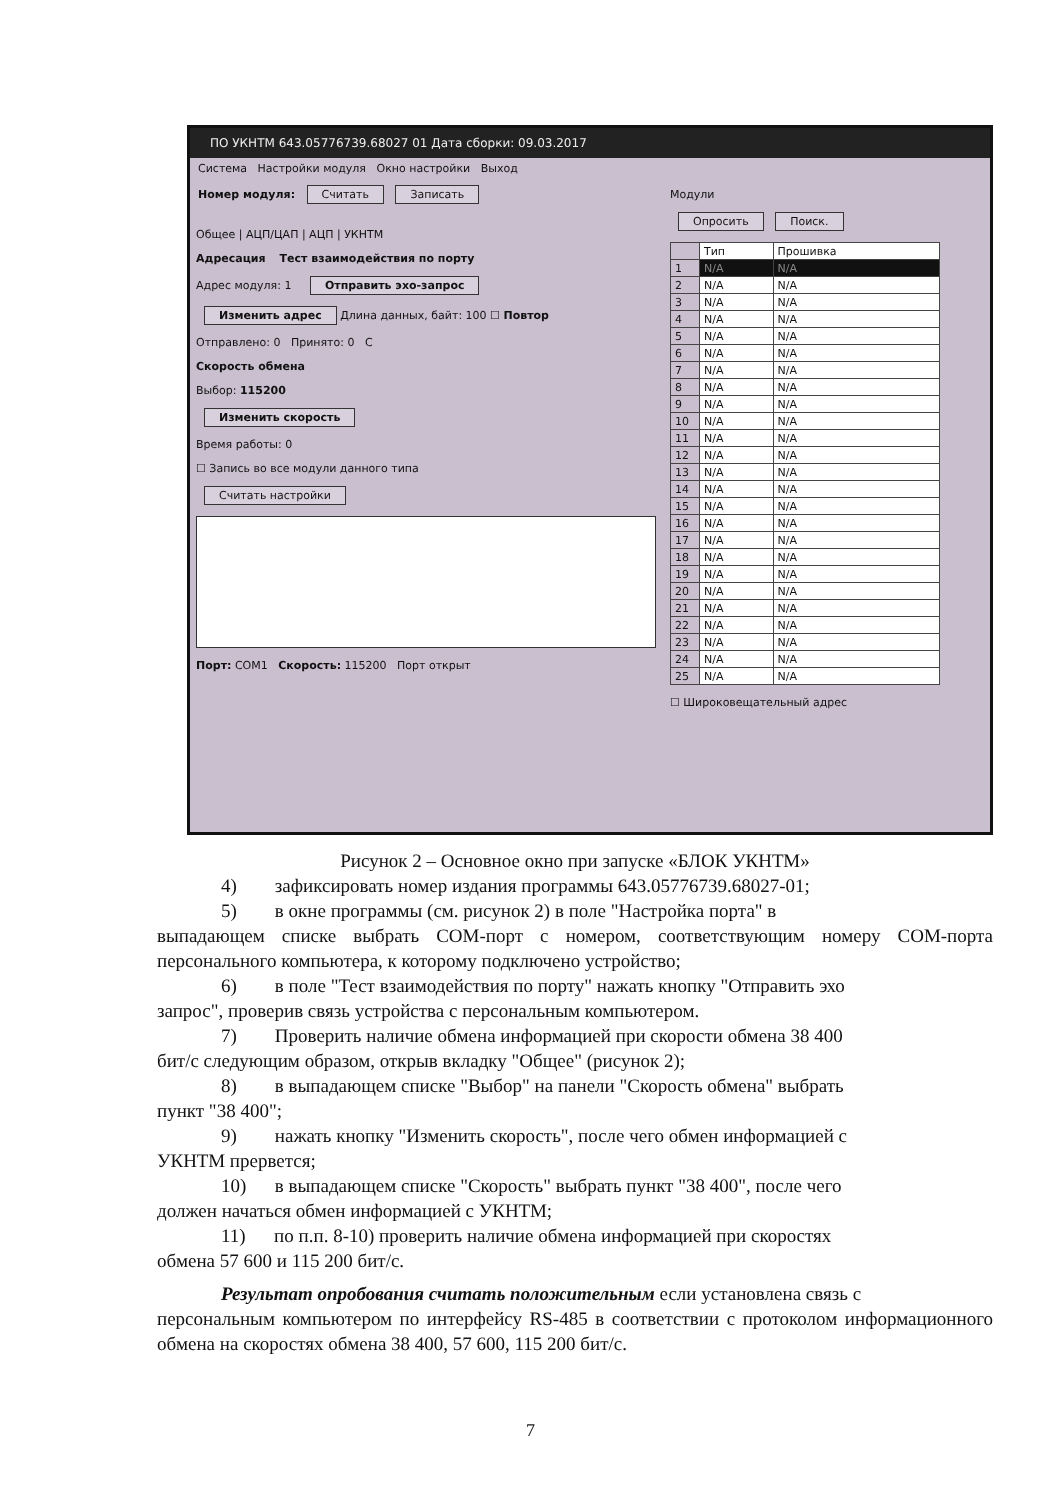ПО УКНТМ 643.05776739.68027 01 Дата сборки: 09.03.2017
Система Настройки модуля Окно настройки Выход
Номер модуля: Считать Записать
Общее | АЦП/ЦАП | АЦП | УКНТМ
Адресация Тест взаимодействия по порту
Адрес модуля: 1 Отправить эхо-запрос
Изменить адрес Длина данных, байт: 100 ☐ Повтор
Отправлено: 0 Принято: 0 C
Скорость обмена
Выбор: 115200
Изменить скорость
Время работы: 0
☐ Запись во все модули данного типа
Считать настройки
Порт: COM1 Скорость: 115200 Порт открыт
Модули
Опросить Поиск.
| | Тип | Прошивка |
| 1 | N/A | N/A |
| 2 | N/A | N/A |
| 3 | N/A | N/A |
| 4 | N/A | N/A |
| 5 | N/A | N/A |
| 6 | N/A | N/A |
| 7 | N/A | N/A |
| 8 | N/A | N/A |
| 9 | N/A | N/A |
| 10 | N/A | N/A |
| 11 | N/A | N/A |
| 12 | N/A | N/A |
| 13 | N/A | N/A |
| 14 | N/A | N/A |
| 15 | N/A | N/A |
| 16 | N/A | N/A |
| 17 | N/A | N/A |
| 18 | N/A | N/A |
| 19 | N/A | N/A |
| 20 | N/A | N/A |
| 21 | N/A | N/A |
| 22 | N/A | N/A |
| 23 | N/A | N/A |
| 24 | N/A | N/A |
| 25 | N/A | N/A |
☐ Широковещательный адрес
Рисунок 2 – Основное окно при запуске «БЛОК УКНТМ»
4) зафиксировать номер издания программы 643.05776739.68027-01;
5) в окне программы (см. рисунок 2) в поле "Настройка порта" в
выпадающем списке выбрать COM-порт с номером, соответствующим номеру COM-порта персонального компьютера, к которому подключено устройство;
6) в поле "Тест взаимодействия по порту" нажать кнопку "Отправить эхо
запрос", проверив связь устройства с персональным компьютером.
7) Проверить наличие обмена информацией при скорости обмена 38 400
бит/с следующим образом, открыв вкладку "Общее" (рисунок 2);
8) в выпадающем списке "Выбор" на панели "Скорость обмена" выбрать
пункт "38 400";
9) нажать кнопку "Изменить скорость", после чего обмен информацией с
УКНТМ прервется;
10) в выпадающем списке "Скорость" выбрать пункт "38 400", после чего
должен начаться обмен информацией с УКНТМ;
11) по п.п. 8-10) проверить наличие обмена информацией при скоростях
обмена 57 600 и 115 200 бит/с.
Результат опробования считать положительным если установлена связь с
персональным компьютером по интерфейсу RS-485 в соответствии с протоколом информационного обмена на скоростях обмена 38 400, 57 600, 115 200 бит/с.
7